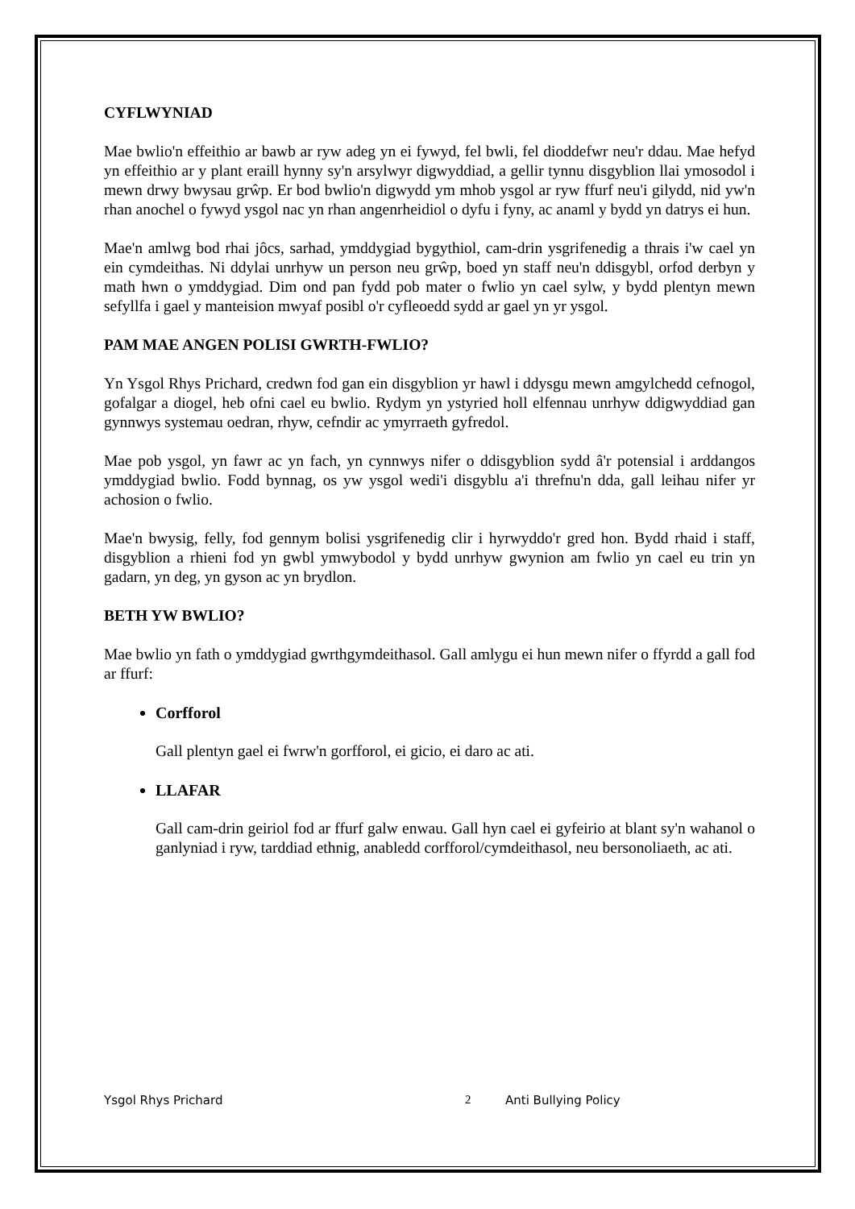CYFLWYNIAD
Mae bwlio'n effeithio ar bawb ar ryw adeg yn ei fywyd, fel bwli, fel dioddefwr neu'r ddau. Mae hefyd yn effeithio ar y plant eraill hynny sy'n arsylwyr digwyddiad, a gellir tynnu disgyblion llai ymosodol i mewn drwy bwysau grŵp. Er bod bwlio'n digwydd ym mhob ysgol ar ryw ffurf neu'i gilydd, nid yw'n rhan anochel o fywyd ysgol nac yn rhan angenrheidiol o dyfu i fyny, ac anaml y bydd yn datrys ei hun.
Mae'n amlwg bod rhai jôcs, sarhad, ymddygiad bygythiol, cam-drin ysgrifenedig a thrais i'w cael yn ein cymdeithas. Ni ddylai unrhyw un person neu grŵp, boed yn staff neu'n ddisgybl, orfod derbyn y math hwn o ymddygiad. Dim ond pan fydd pob mater o fwlio yn cael sylw, y bydd plentyn mewn sefyllfa i gael y manteision mwyaf posibl o'r cyfleoedd sydd ar gael yn yr ysgol.
PAM MAE ANGEN POLISI GWRTH-FWLIO?
Yn Ysgol Rhys Prichard, credwn fod gan ein disgyblion yr hawl i ddysgu mewn amgylchedd cefnogol, gofalgar a diogel, heb ofni cael eu bwlio. Rydym yn ystyried holl elfennau unrhyw ddigwyddiad gan gynnwys systemau oedran, rhyw, cefndir ac ymyrraeth gyfredol.
Mae pob ysgol, yn fawr ac yn fach, yn cynnwys nifer o ddisgyblion sydd â'r potensial i arddangos ymddygiad bwlio. Fodd bynnag, os yw ysgol wedi'i disgyblu a'i threfnu'n dda, gall leihau nifer yr achosion o fwlio.
Mae'n bwysig, felly, fod gennym bolisi ysgrifenedig clir i hyrwyddo'r gred hon. Bydd rhaid i staff, disgyblion a rhieni fod yn gwbl ymwybodol y bydd unrhyw gwynion am fwlio yn cael eu trin yn gadarn, yn deg, yn gyson ac yn brydlon.
BETH YW BWLIO?
Mae bwlio yn fath o ymddygiad gwrthgymdeithasol. Gall amlygu ei hun mewn nifer o ffyrdd a gall fod ar ffurf:
Corfforol
Gall plentyn gael ei fwrw'n gorfforol, ei gicio, ei daro ac ati.
LLAFAR
Gall cam-drin geiriol fod ar ffurf galw enwau. Gall hyn cael ei gyfeirio at blant sy'n wahanol o ganlyniad i ryw, tarddiad ethnig, anabledd corfforol/cymdeithasol, neu bersonoliaeth, ac ati.
Ysgol Rhys Prichard 2 Anti Bullying Policy